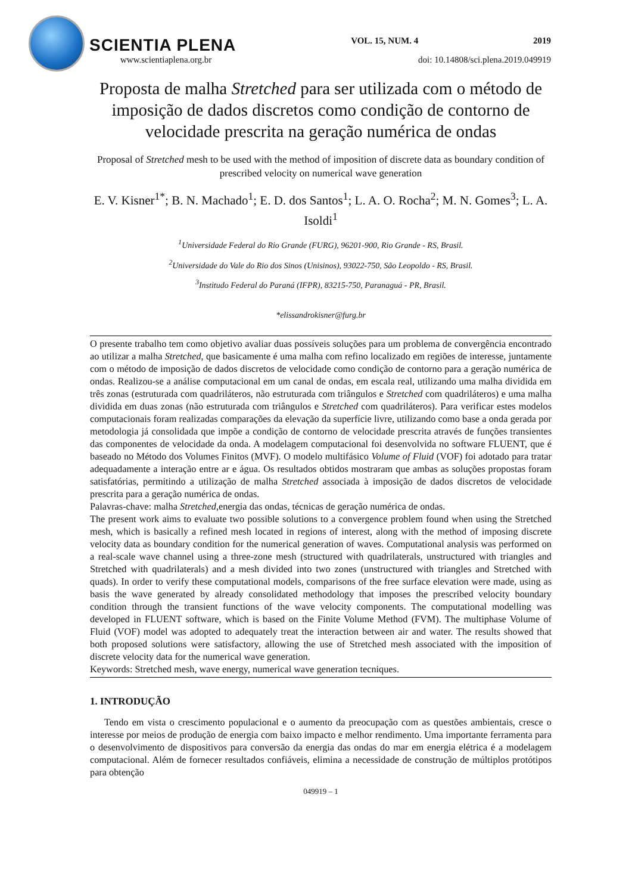SCIENTIA PLENA VOL. 15, NUM. 4 2019
www.scientiaplena.org.br doi: 10.14808/sci.plena.2019.049919
Proposta de malha Stretched para ser utilizada com o método de imposição de dados discretos como condição de contorno de velocidade prescrita na geração numérica de ondas
Proposal of Stretched mesh to be used with the method of imposition of discrete data as boundary condition of prescribed velocity on numerical wave generation
E. V. Kisner<sup>1*</sup>; B. N. Machado<sup>1</sup>; E. D. dos Santos<sup>1</sup>; L. A. O. Rocha<sup>2</sup>; M. N. Gomes<sup>3</sup>; L. A. Isoldi<sup>1</sup>
<sup>1</sup> Universidade Federal do Rio Grande (FURG), 96201-900, Rio Grande - RS, Brasil.
<sup>2</sup> Universidade do Vale do Rio dos Sinos (Unisinos), 93022-750, São Leopoldo - RS, Brasil.
<sup>3</sup> Institudo Federal do Paraná (IFPR), 83215-750, Paranaguá - PR, Brasil.
*elissandrokisner@furg.br
O presente trabalho tem como objetivo avaliar duas possíveis soluções para um problema de convergência encontrado ao utilizar a malha Stretched, que basicamente é uma malha com refino localizado em regiões de interesse, juntamente com o método de imposição de dados discretos de velocidade como condição de contorno para a geração numérica de ondas. Realizou-se a análise computacional em um canal de ondas, em escala real, utilizando uma malha dividida em três zonas (estruturada com quadriláteros, não estruturada com triângulos e Stretched com quadriláteros) e uma malha dividida em duas zonas (não estruturada com triângulos e Stretched com quadriláteros). Para verificar estes modelos computacionais foram realizadas comparações da elevação da superfície livre, utilizando como base a onda gerada por metodologia já consolidada que impõe a condição de contorno de velocidade prescrita através de funções transientes das componentes de velocidade da onda. A modelagem computacional foi desenvolvida no software FLUENT, que é baseado no Método dos Volumes Finitos (MVF). O modelo multifásico Volume of Fluid (VOF) foi adotado para tratar adequadamente a interação entre ar e água. Os resultados obtidos mostraram que ambas as soluções propostas foram satisfatórias, permitindo a utilização de malha Stretched associada à imposição de dados discretos de velocidade prescrita para a geração numérica de ondas.
Palavras-chave: malha Stretched,energia das ondas, técnicas de geração numérica de ondas.
The present work aims to evaluate two possible solutions to a convergence problem found when using the Stretched mesh, which is basically a refined mesh located in regions of interest, along with the method of imposing discrete velocity data as boundary condition for the numerical generation of waves. Computational analysis was performed on a real-scale wave channel using a three-zone mesh (structured with quadrilaterals, unstructured with triangles and Stretched with quadrilaterals) and a mesh divided into two zones (unstructured with triangles and Stretched with quads). In order to verify these computational models, comparisons of the free surface elevation were made, using as basis the wave generated by already consolidated methodology that imposes the prescribed velocity boundary condition through the transient functions of the wave velocity components. The computational modelling was developed in FLUENT software, which is based on the Finite Volume Method (FVM). The multiphase Volume of Fluid (VOF) model was adopted to adequately treat the interaction between air and water. The results showed that both proposed solutions were satisfactory, allowing the use of Stretched mesh associated with the imposition of discrete velocity data for the numerical wave generation.
Keywords: Stretched mesh, wave energy, numerical wave generation tecniques.
1. INTRODUÇÃO
Tendo em vista o crescimento populacional e o aumento da preocupação com as questões ambientais, cresce o interesse por meios de produção de energia com baixo impacto e melhor rendimento. Uma importante ferramenta para o desenvolvimento de dispositivos para conversão da energia das ondas do mar em energia elétrica é a modelagem computacional. Além de fornecer resultados confiáveis, elimina a necessidade de construção de múltiplos protótipos para obtenção
049919 – 1